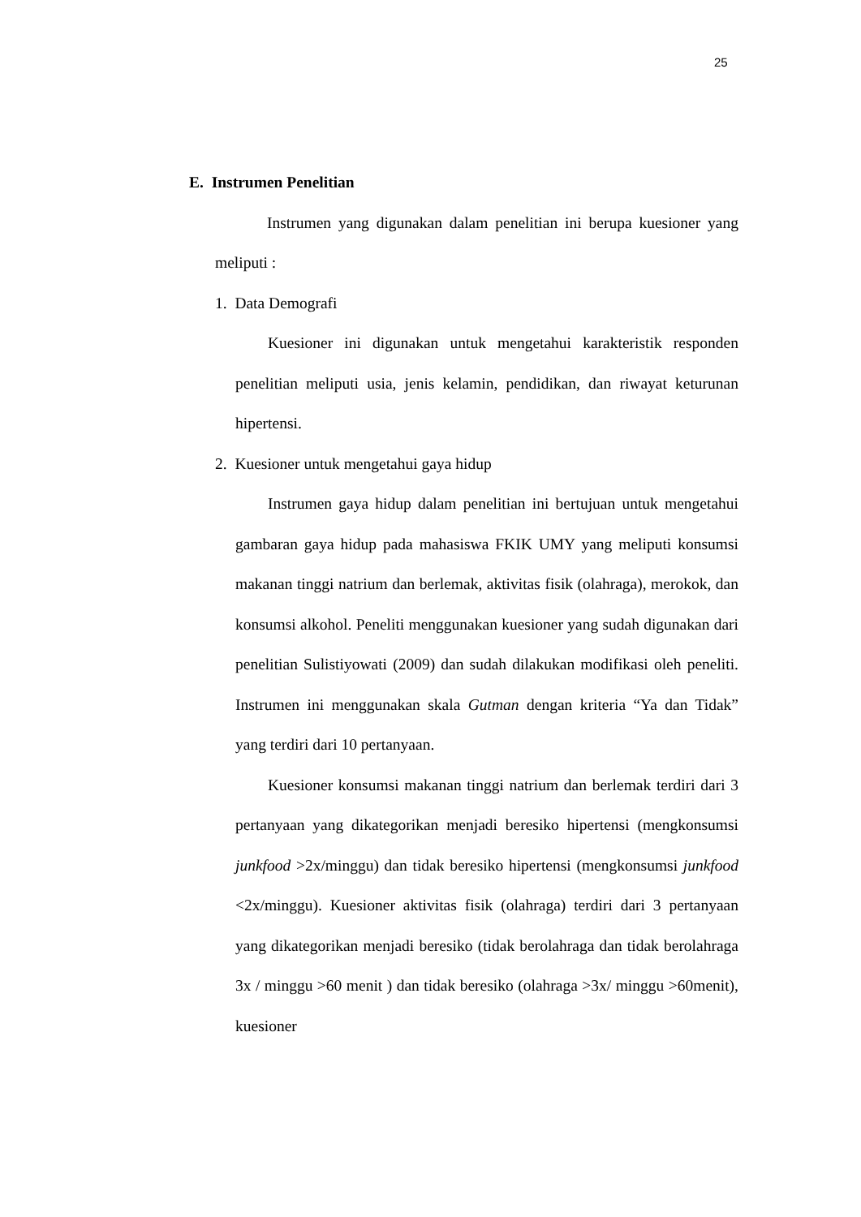25
E. Instrumen Penelitian
Instrumen yang digunakan dalam penelitian ini berupa kuesioner yang meliputi :
1. Data Demografi
Kuesioner ini digunakan untuk mengetahui karakteristik responden penelitian meliputi usia, jenis kelamin, pendidikan, dan riwayat keturunan hipertensi.
2. Kuesioner untuk mengetahui gaya hidup
Instrumen gaya hidup dalam penelitian ini bertujuan untuk mengetahui gambaran gaya hidup pada mahasiswa FKIK UMY yang meliputi konsumsi makanan tinggi natrium dan berlemak, aktivitas fisik (olahraga), merokok, dan konsumsi alkohol. Peneliti menggunakan kuesioner yang sudah digunakan dari penelitian Sulistiyowati (2009) dan sudah dilakukan modifikasi oleh peneliti. Instrumen ini menggunakan skala Gutman dengan kriteria “Ya dan Tidak” yang terdiri dari 10 pertanyaan.
Kuesioner konsumsi makanan tinggi natrium dan berlemak terdiri dari 3 pertanyaan yang dikategorikan menjadi beresiko hipertensi (mengkonsumsi junkfood >2x/minggu) dan tidak beresiko hipertensi (mengkonsumsi junkfood <2x/minggu). Kuesioner aktivitas fisik (olahraga) terdiri dari 3 pertanyaan yang dikategorikan menjadi beresiko (tidak berolahraga dan tidak berolahraga 3x / minggu >60 menit ) dan tidak beresiko (olahraga >3x/ minggu >60menit), kuesioner